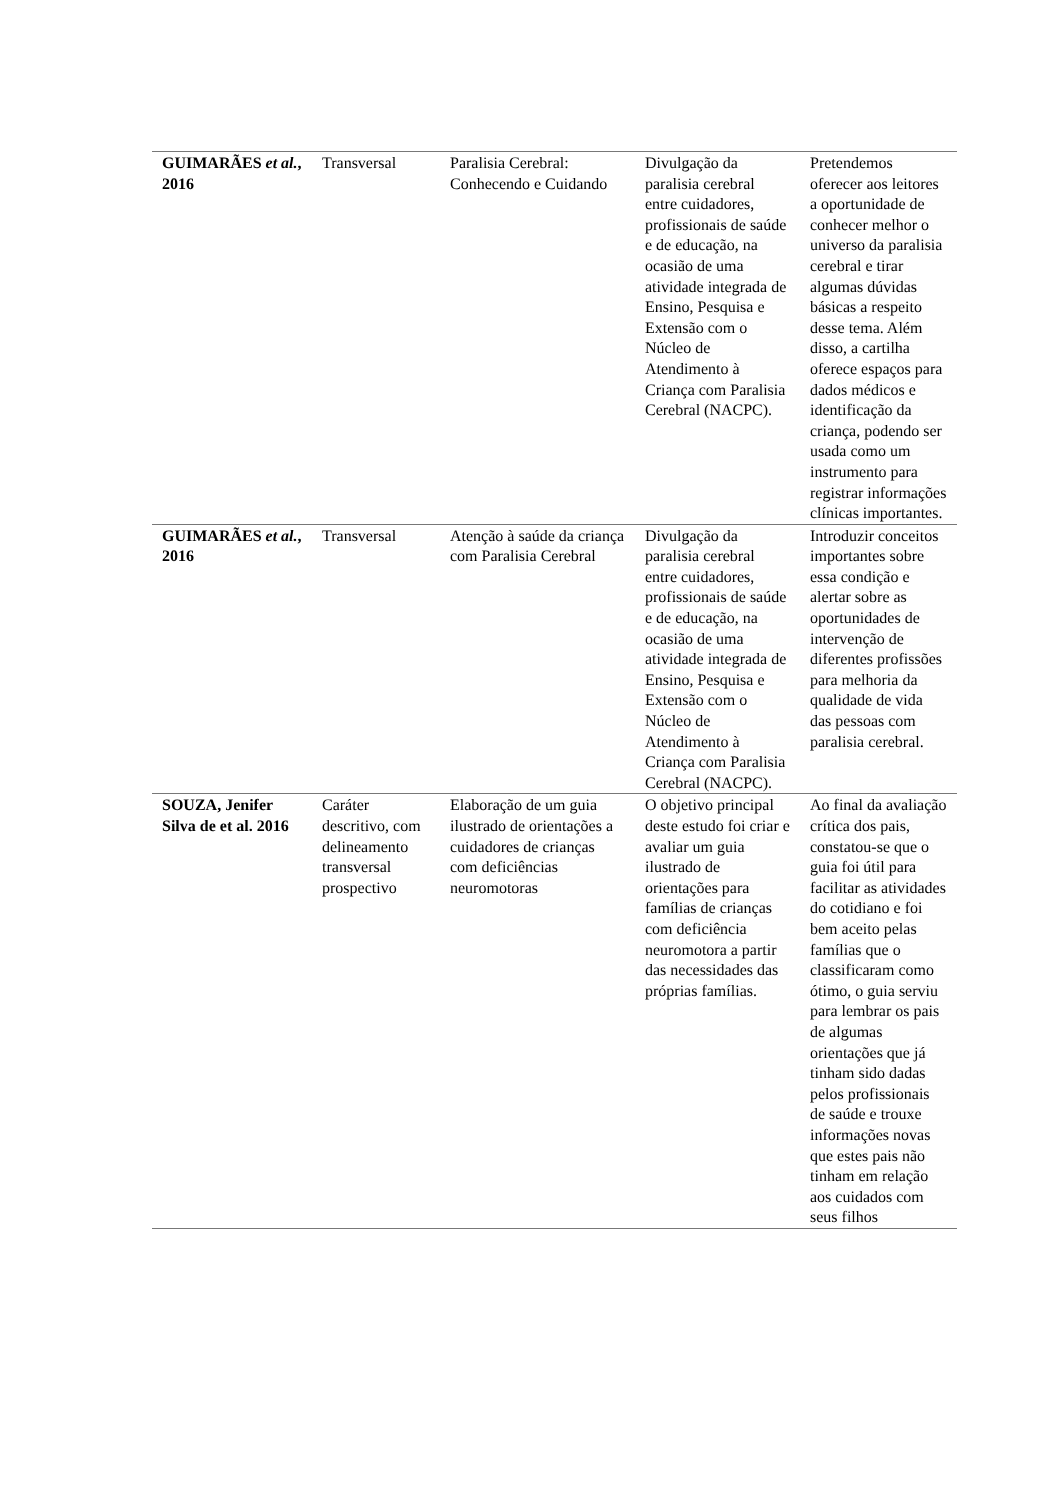| GUIMARÃES et al. , 2016 | Transversal | Paralisia Cerebral: Conhecendo e Cuidando | Divulgação da paralisia cerebral entre cuidadores, profissionais de saúde e de educação, na ocasião de uma atividade integrada de Ensino, Pesquisa e Extensão com o Núcleo de Atendimento à Criança com Paralisia Cerebral (NACPC). | Pretendemos oferecer aos leitores a oportunidade de conhecer melhor o universo da paralisia cerebral e tirar algumas dúvidas básicas a respeito desse tema. Além disso, a cartilha oferece espaços para dados médicos e identificação da criança, podendo ser usada como um instrumento para registrar informações clínicas importantes. |
| GUIMARÃES et al. , 2016 | Transversal | Atenção à saúde da criança com Paralisia Cerebral | Divulgação da paralisia cerebral entre cuidadores, profissionais de saúde e de educação, na ocasião de uma atividade integrada de Ensino, Pesquisa e Extensão com o Núcleo de Atendimento à Criança com Paralisia Cerebral (NACPC). | Introduzir conceitos importantes sobre essa condição e alertar sobre as oportunidades de intervenção de diferentes profissões para melhoria da qualidade de vida das pessoas com paralisia cerebral. |
| SOUZA, Jenifer Silva de et al. 2016 | Caráter descritivo, com delineamento transversal prospectivo | Elaboração de um guia ilustrado de orientações a cuidadores de crianças com deficiências neuromotoras | O objetivo principal deste estudo foi criar e avaliar um guia ilustrado de orientações para famílias de crianças com deficiência neuromotora a partir das necessidades das próprias famílias. | Ao final da avaliação crítica dos pais, constatou-se que o guia foi útil para facilitar as atividades do cotidiano e foi bem aceito pelas famílias que o classificaram como ótimo, o guia serviu para lembrar os pais de algumas orientações que já tinham sido dadas pelos profissionais de saúde e trouxe informações novas que estes pais não tinham em relação aos cuidados com seus filhos |